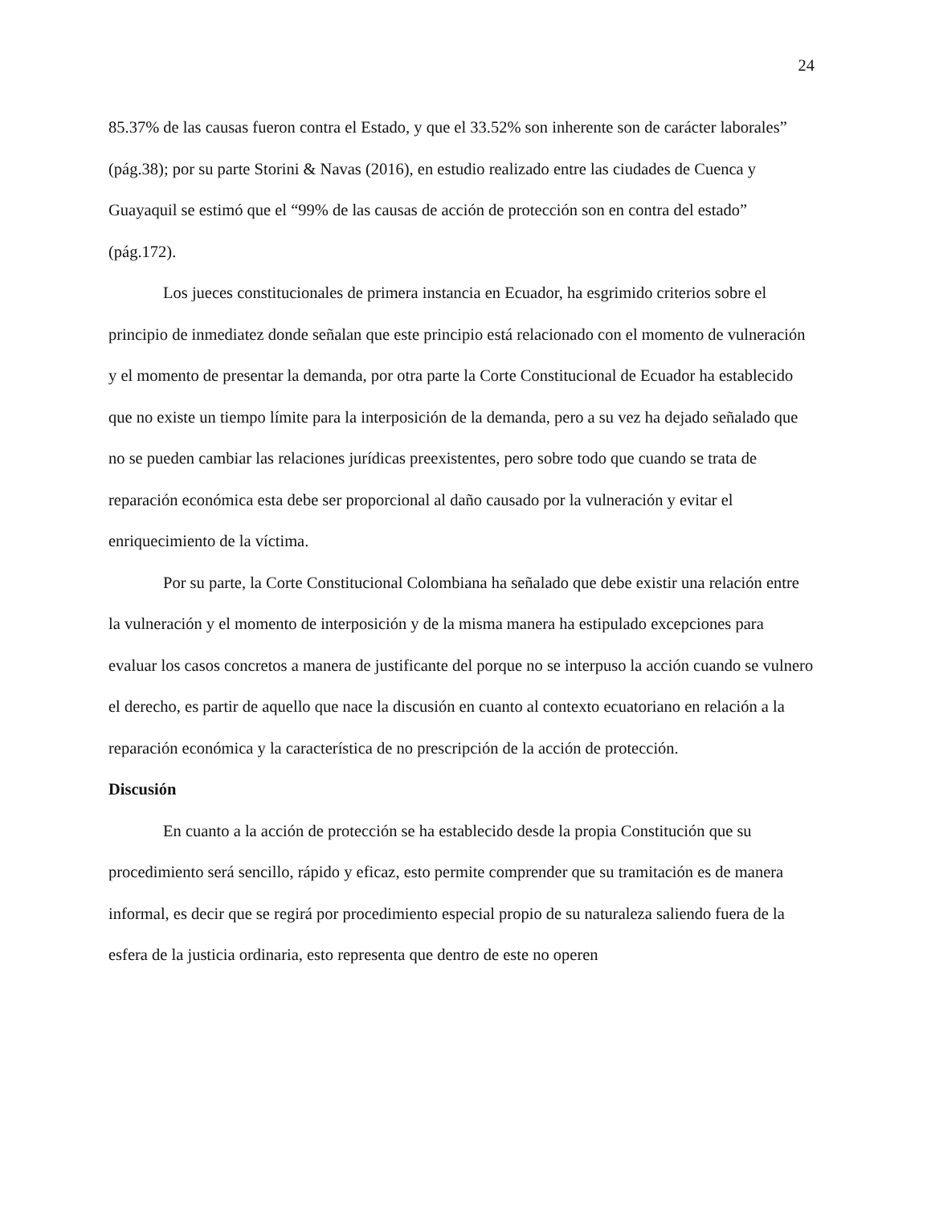24
85.37% de las causas fueron contra el Estado, y que el 33.52% son inherente son de carácter laborales” (pág.38); por su parte Storini & Navas (2016), en estudio realizado entre las ciudades de Cuenca y Guayaquil se estimó que el “99% de las causas de acción de protección son en contra del estado” (pág.172).
Los jueces constitucionales de primera instancia en Ecuador, ha esgrimido criterios sobre el principio de inmediatez donde señalan que este principio está relacionado con el momento de vulneración y el momento de presentar la demanda, por otra parte la Corte Constitucional de Ecuador ha establecido que no existe un tiempo límite para la interposición de la demanda, pero a su vez ha dejado señalado que no se pueden cambiar las relaciones jurídicas preexistentes, pero sobre todo que cuando se trata de reparación económica esta debe ser proporcional al daño causado por la vulneración y evitar el enriquecimiento de la víctima.
Por su parte, la Corte Constitucional Colombiana ha señalado que debe existir una relación entre la vulneración y el momento de interposición y de la misma manera ha estipulado excepciones para evaluar los casos concretos a manera de justificante del porque no se interpuso la acción cuando se vulnero el derecho, es partir de aquello que nace la discusión en cuanto al contexto ecuatoriano en relación a la reparación económica y la característica de no prescripción de la acción de protección.
Discusión
En cuanto a la acción de protección se ha establecido desde la propia Constitución que su procedimiento será sencillo, rápido y eficaz, esto permite comprender que su tramitación es de manera informal, es decir que se regirá por procedimiento especial propio de su naturaleza saliendo fuera de la esfera de la justicia ordinaria, esto representa que dentro de este no operen